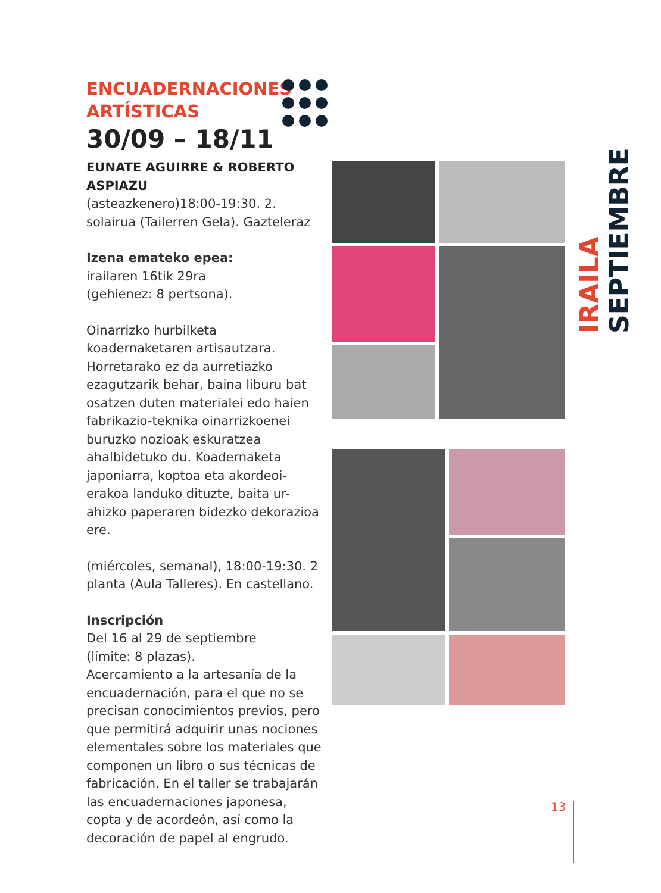ENCUADERNACIONES
ARTÍSTICAS
30/09 – 18/11
EUNATE AGUIRRE & ROBERTO ASPIAZU
(asteazkenero)18:00-19:30. 2. solairua (Tailerren Gela). Gazteleraz
Izena emateko epea:
irailaren 16tik 29ra
(gehienez: 8 pertsona).
Oinarrizko hurbilketa koadernaketaren artisautzara. Horretarako ez da aurretiazko ezagutzarik behar, baina liburu bat osatzen duten materialei edo haien fabrikazio-teknika oinarrizkoenei buruzko nozioak eskuratzea ahalbidetuko du. Koadernaketa japoniarra, koptoa eta akordeoi-erakoa landuko dituzte, baita ur-ahizko paperaren bidezko dekorazioa ere.
(miércoles, semanal), 18:00-19:30. 2 planta (Aula Talleres). En castellano.
Inscripción
Del 16 al 29 de septiembre
(límite: 8 plazas).
Acercamiento a la artesanía de la encuadernación, para el que no se precisan conocimientos previos, pero que permitirá adquirir unas nociones elementales sobre los materiales que componen un libro o sus técnicas de fabricación. En el taller se trabajarán las encuadernaciones japonesa, copta y de acordeón, así como la decoración de papel al engrudo.
IRAILA SEPTIEMBRE
13